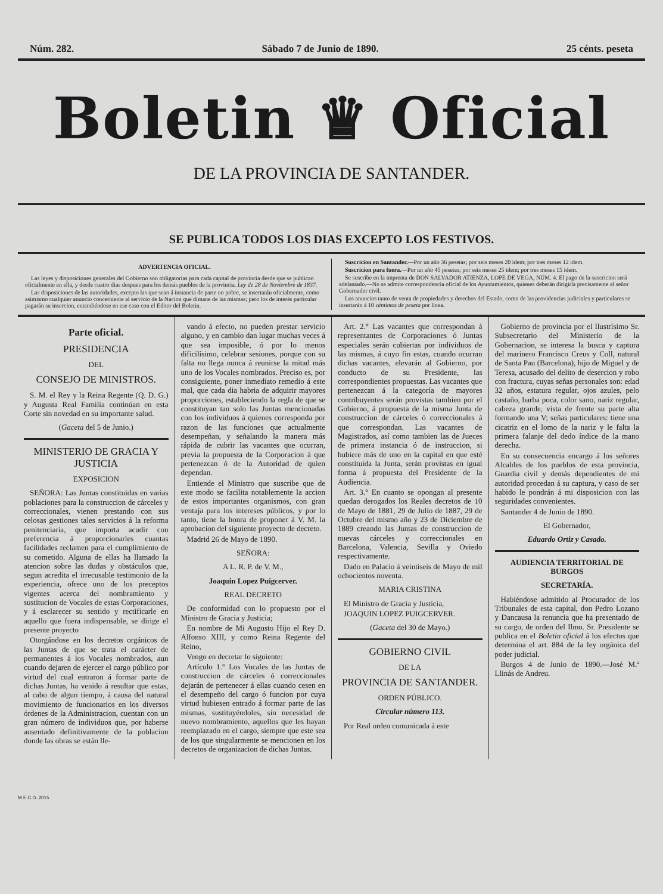Núm. 282. Sábado 7 de Junio de 1890. 25 cénts. peseta
Boletin ♛ Oficial
DE LA PROVINCIA DE SANTANDER.
SE PUBLICA TODOS LOS DIAS EXCEPTO LOS FESTIVOS.
ADVERTENCIA OFICIAL.
Las leyes y disposiciones generales del Gobierno son obligatorias para cada capital de provincia desde que se publican oficialmente en ella, y desde cuatro dias despues para los demás pueblos de la provincia. Ley de 28 de Noviembre de 1837.
Las disposiciones de las autoridades, excepto las que sean á instancia de parte no pobre, se insertarán oficialmente, como asimismo cualquier anuncio concerniente al servicio de la Nacion que dimane de las mismas; pero los de interés particular pagarán su insercion, entendiéndose en ese caso con el Editor del Boletin.
Suscricion en Santander.—Por un año 36 pesetas; por seis meses 20 idem; por tres meses 12 idem.
Suscricion para fuera.—Por un año 45 pesetas; por seis meses 25 idem; por tres meses 15 idem.
Se suscribe en la imprenta de DON SALVADOR ATIENZA, LOPE DE VEGA, NÚM. 4. El pago de la suscricion será adelantado.—No se admite correspondencia oficial de los Ayuntamientos, quienes deberán dirigirla precisamente al señor Gobernador civil.
Los anuncios tanto de venta de propiedades y derechos del Estado, como de las providencias judiciales y particulares se insertarán á 10 céntimos de peseta por línea.
Parte oficial.
PRESIDENCIA
DEL
CONSEJO DE MINISTROS.
S. M. el Rey y la Reina Regente (Q. D. G.) y Augusta Real Familia continúan en esta Corte sin novedad en su importante salud.
(Gaceta del 5 de Junio.)
MINISTERIO DE GRACIA Y JUSTICIA
EXPOSICION
SEÑORA: Las Juntas constituidas en varias poblaciones para la construccion de cárceles y correccionales, vienen prestando con sus celosas gestiones tales servicios á la reforma penitenciaria, que importa acudir con preferencia á proporcionarles cuantas facilidades reclamen para el cumplimiento de su cometido. Alguna de ellas ha llamado la atencion sobre las dudas y obstáculos que, segun acredita el irrecusable testimonio de la experiencia, ofrece uno de los preceptos vigentes acerca del nombramiento y sustitucion de Vocales de estas Corporaciones, y á esclarecer su sentido y rectificarle en aquello que fuera indispensable, se dirige el presente proyecto
Otorgándose en los decretos orgánicos de las Juntas de que se trata el carácter de permanentes á los Vocales nombrados, aun cuando dejaren de ejercer el cargo público por virtud del cual entraron á formar parte de dichas Juntas, ha venido á resultar que estas, al cabo de algun tiempo, á causa del natural movimiento de funcionarios en los diversos órdenes de la Administracion, cuentan con un gran número de individuos que, por haberse ausentado definitivamente de la poblacion donde las obras se están lle-
vando á efecto, no pueden prestar servicio alguno, y en cambio dan lugar muchas veces á que sea imposible, ó por lo menos dificilísimo, celebrar sesiones, porque con su falta no llega nunca á reunirse la mitad más uno de los Vocales nombrados. Preciso es, por consiguiente, poner inmediato remedio á este mal, que cada dia habria de adquirir mayores proporciones, estableciendo la regla de que se constituyan tan solo las Juntas mencionadas con los individuos á quienes corresponda por razon de las funciones que actualmente desempeñan, y señalando la manera más rápida de cubrir las vacantes que ocurran, previa la propuesta de la Corporacion á que pertenezcan ó de la Autoridad de quien dependan.
Entiende el Ministro que suscribe que de este modo se facilita notablemente la accion de estos importantes organismos, con gran ventaja para los intereses públicos, y por lo tanto, tiene la honra de proponer á V. M. la aprobacion del siguiente proyecto de decreto.
Madrid 26 de Mayo de 1890.
SEÑORA:
A L. R. P. de V. M.,
Joaquin Lopez Puigcerver.
REAL DECRETO
De conformidad con lo propuesto por el Ministro de Gracia y Justicia;
En nombre de Mi Augusto Hijo el Rey D. Alfonso XIII, y como Reina Regente del Reino,
Vengo en decretar lo siguiente:
Artículo 1.° Los Vocales de las Juntas de construccion de cárceles ó correccionales dejarán de pertenecer á ellas cuando cesen en el desempeño del cargo ó funcion por cuya virtud hubiesen entrado á formar parte de las mismas, sustituyéndoles, sin necesidad de nuevo nombramiento, aquellos que les hayan reemplazado en el cargo, siempre que este sea de los que singularmente se mencionen en los decretos de organizacion de dichas Juntas.
Art. 2.° Las vacantes que correspondan á representantes de Corporaciones ó Juntas especiales serán cubiertas por individuos de las mismas, á cuyo fin estas, cuando ocurran dichas vacantes, elevarán al Gobierno, por conducto de su Presidente, las correspondientes propuestas. Las vacantes que pertenezcan á la categoría de mayores contribuyentes serán provistas tambien por el Gobierno, á propuesta de la misma Junta de construccion de cárceles ó correccionales á que correspondan. Las vacantes de Magistrados, así como tambien las de Jueces de primera instancia ó de instruccion, si hubiere más de uno en la capital en que esté constituida la Junta, serán provistas en igual forma á propuesta del Presidente de la Audiencia.
Art. 3.° En cuanto se opongan al presente quedan derogados los Reales decretos de 10 de Mayo de 1881, 29 de Julio de 1887, 29 de Octubre del mismo año y 23 de Diciembre de 1889 creando las Juntas de construccion de nuevas cárceles y correccionales en Barcelona, Valencia, Sevilla y Oviedo respectivamente.
Dado en Palacio á veintiseis de Mayo de mil ochocientos noventa.
MARIA CRISTINA
El Ministro de Gracia y Justicia,
JOAQUIN LOPEZ PUIGCERVER.
(Gaceta del 30 de Mayo.)
GOBIERNO CIVIL
DE LA
PROVINCIA DE SANTANDER.
ORDEN PÚBLICO.
Circular número 113.
Por Real orden comunicada á este
Gobierno de provincia por el Ilustrísimo Sr. Subsecretario del Ministerio de la Gobernacion, se interesa la busca y captura del marinero Francisco Creus y Coll, natural de Santa Pau (Barcelona), hijo de Miguel y de Teresa, acusado del delito de desercion y robo con fractura, cuyas señas personales son: edad 32 años, estatura regular, ojos azules, pelo castaño, barba poca, color sano, nariz regular, cabeza grande, vista de frente su parte alta formando una V; señas particulares: tiene una cicatriz en el lomo de la nariz y le falta la primera falanje del dedo índice de la mano derecha.
En su consecuencia encargo á los señores Alcaldes de los pueblos de esta provincia, Guardia civil y demás dependientes de mi autoridad procedan á su captura, y caso de ser habido le pondrán á mi disposicion con las seguridades convenientes.
Santander 4 de Junio de 1890.
El Gobernador,
Eduardo Ortiz y Casado.
AUDIENCIA TERRITORIAL DE BURGOS
SECRETARÍA.
Habiéndose admitido al Procurador de los Tribunales de esta capital, don Pedro Lozano y Dancausa la renuncia que ha presentado de su cargo, de orden del Ilmo. Sr. Presidente se publica en el Boletin oficial á los efectos que determina el art. 884 de la ley orgánica del poder judicial.
Burgos 4 de Junio de 1890.—José M.ª Llinás de Andreu.
M.E.C.D. 2015